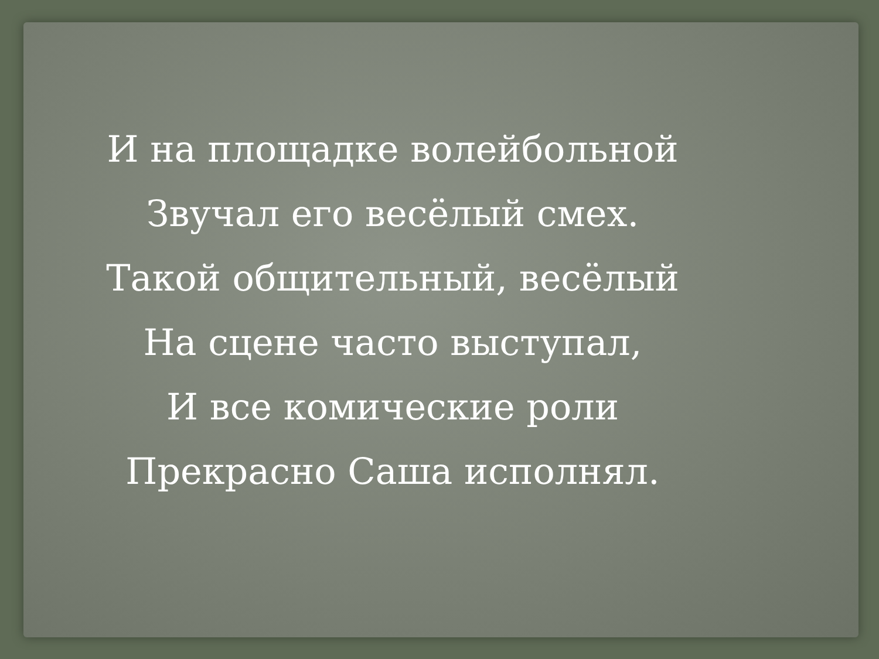И на площадке волейбольной
Звучал его весёлый смех.
Такой общительный, весёлый
На сцене часто выступал,
И все комические роли
Прекрасно Саша исполнял.